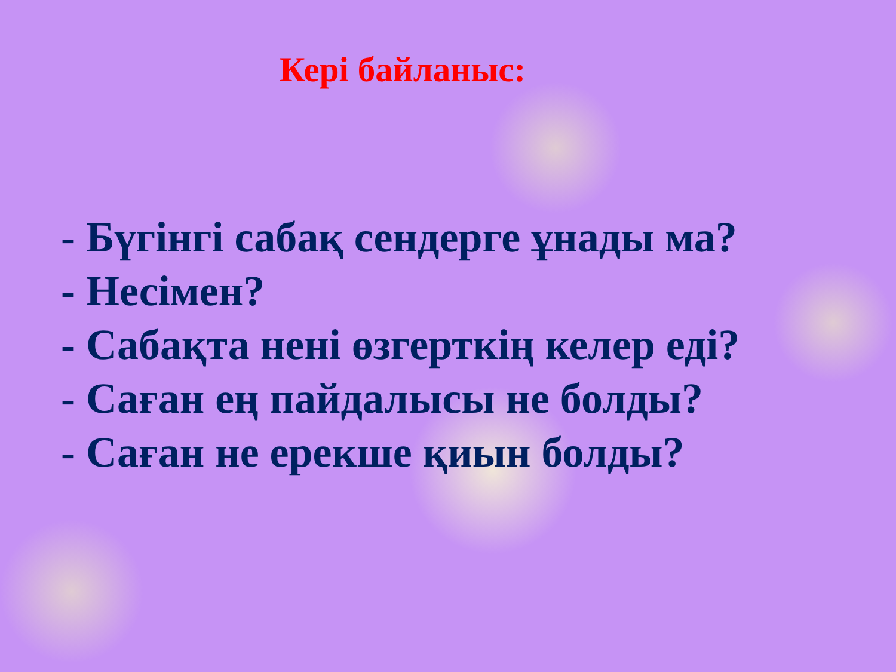Кері байланыс:
- Бүгінгі сабақ сендерге ұнады ма?
- Несімен?
- Сабақта нені өзгерткің келер еді?
- Саған ең пайдалысы не болды?
- Саған не ерекше қиын болды?